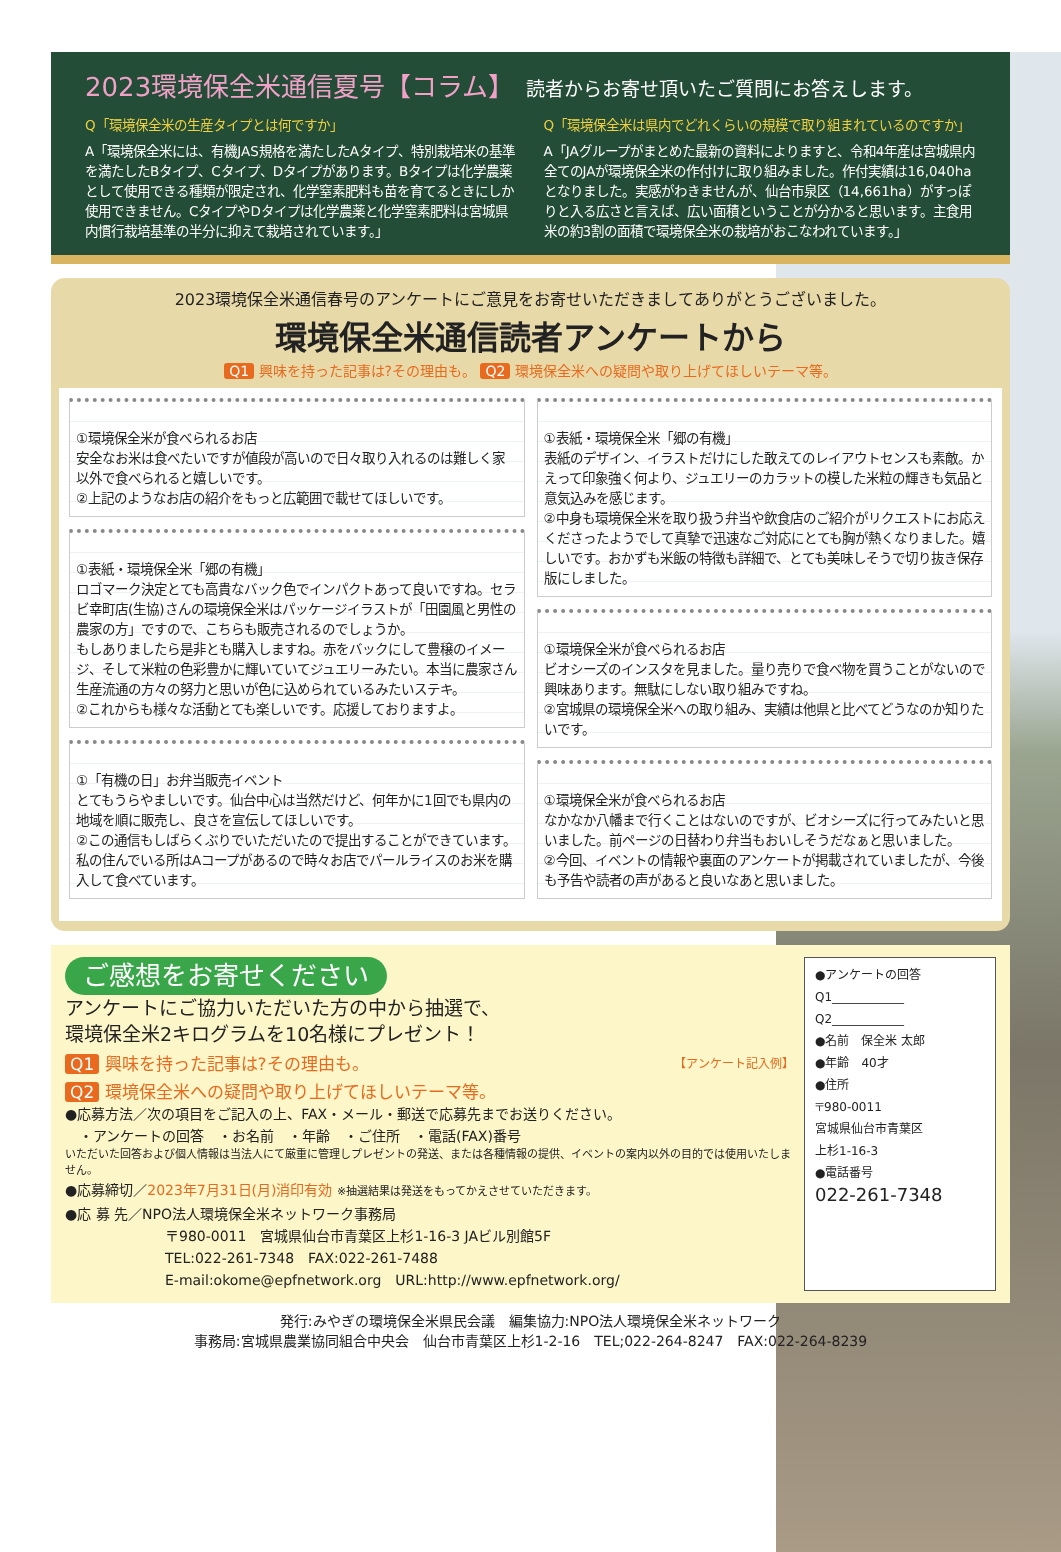2023環境保全米通信夏号【コラム】 読者からお寄せ頂いたご質問にお答えします。
Q「環境保全米の生産タイプとは何ですか」
A「環境保全米には、有機JAS規格を満たしたAタイプ、特別栽培米の基準を満たしたBタイプ、Cタイプ、Dタイプがあります。Bタイプは化学農薬として使用できる種類が限定され、化学窒素肥料も苗を育てるときにしか使用できません。CタイプやDタイプは化学農薬と化学窒素肥料は宮城県内慣行栽培基準の半分に抑えて栽培されています。」
Q「環境保全米は県内でどれくらいの規模で取り組まれているのですか」
A「JAグループがまとめた最新の資料によりますと、令和4年産は宮城県内全てのJAが環境保全米の作付けに取り組みました。作付実績は16,040haとなりました。実感がわきませんが、仙台市泉区（14,661ha）がすっぽりと入る広さと言えば、広い面積ということが分かると思います。主食用米の約3割の面積で環境保全米の栽培がおこなわれています。」
2023環境保全米通信春号のアンケートにご意見をお寄せいただきましてありがとうございました。
環境保全米通信読者アンケートから
Q1 興味を持った記事は?その理由も。 Q2 環境保全米への疑問や取り上げてほしいテーマ等。
①環境保全米が食べられるお店
安全なお米は食べたいですが値段が高いので日々取り入れるのは難しく家以外で食べられると嬉しいです。
②上記のようなお店の紹介をもっと広範囲で載せてほしいです。
①表紙・環境保全米「郷の有機」
ロゴマーク決定とても高貴なバック色でインパクトあって良いですね。セラビ幸町店(生協)さんの環境保全米はパッケージイラストが「田園風と男性の農家の方」ですので、こちらも販売されるのでしょうか。
もしありましたら是非とも購入しますね。赤をバックにして豊穣のイメージ、そして米粒の色彩豊かに輝いていてジュエリーみたい。本当に農家さん生産流通の方々の努力と思いが色に込められているみたいステキ。
②これからも様々な活動とても楽しいです。応援しておりますよ。
①「有機の日」お弁当販売イベント
とてもうらやましいです。仙台中心は当然だけど、何年かに1回でも県内の地域を順に販売し、良さを宣伝してほしいです。
②この通信もしばらくぶりでいただいたので提出することができています。
私の住んでいる所はAコープがあるので時々お店でパールライスのお米を購入して食べています。
①表紙・環境保全米「郷の有機」
表紙のデザイン、イラストだけにした敢えてのレイアウトセンスも素敵。かえって印象強く何より、ジュエリーのカラットの模した米粒の輝きも気品と意気込みを感じます。
②中身も環境保全米を取り扱う弁当や飲食店のご紹介がリクエストにお応えくださったようでして真摯で迅速なご対応にとても胸が熱くなりました。嬉しいです。おかずも米飯の特徴も詳細で、とても美味しそうで切り抜き保存版にしました。
①環境保全米が食べられるお店
ビオシーズのインスタを見ました。量り売りで食べ物を買うことがないので興味あります。無駄にしない取り組みですね。
②宮城県の環境保全米への取り組み、実績は他県と比べてどうなのか知りたいです。
①環境保全米が食べられるお店
なかなか八幡まで行くことはないのですが、ビオシーズに行ってみたいと思いました。前ページの日替わり弁当もおいしそうだなぁと思いました。
②今回、イベントの情報や裏面のアンケートが掲載されていましたが、今後も予告や読者の声があると良いなあと思いました。
ご感想をお寄せください アンケートにご協力いただいた方の中から抽選で、
環境保全米2キログラムを10名様にプレゼント！
Q1 興味を持った記事は?その理由も。 【アンケート記入例】
Q2 環境保全米への疑問や取り上げてほしいテーマ等。
●応募方法／次の項目をご記入の上、FAX・メール・郵送で応募先までお送りください。
　・アンケートの回答　・お名前　・年齢　・ご住所　・電話(FAX)番号
いただいた回答および個人情報は当法人にて厳重に管理しプレゼントの発送、または各種情報の提供、イベントの案内以外の目的では使用いたしません。
●応募締切／2023年7月31日(月)消印有効 ※抽選結果は発送をもってかえさせていただきます。
●応 募 先／NPO法人環境保全米ネットワーク事務局
〒980-0011　宮城県仙台市青葉区上杉1-16-3 JAビル別館5F
TEL:022-261-7348　FAX:022-261-7488
E-mail:okome@epfnetwork.org　URL:http://www.epfnetwork.org/
●アンケートの回答
Q1____________
Q2____________
●名前　保全米 太郎
●年齢　40才
●住所
〒980-0011
宮城県仙台市青葉区
上杉1-16-3
●電話番号
022-261-7348
発行:みやぎの環境保全米県民会議　編集協力:NPO法人環境保全米ネットワーク
事務局:宮城県農業協同組合中央会　仙台市青葉区上杉1-2-16　TEL;022-264-8247　FAX:022-264-8239